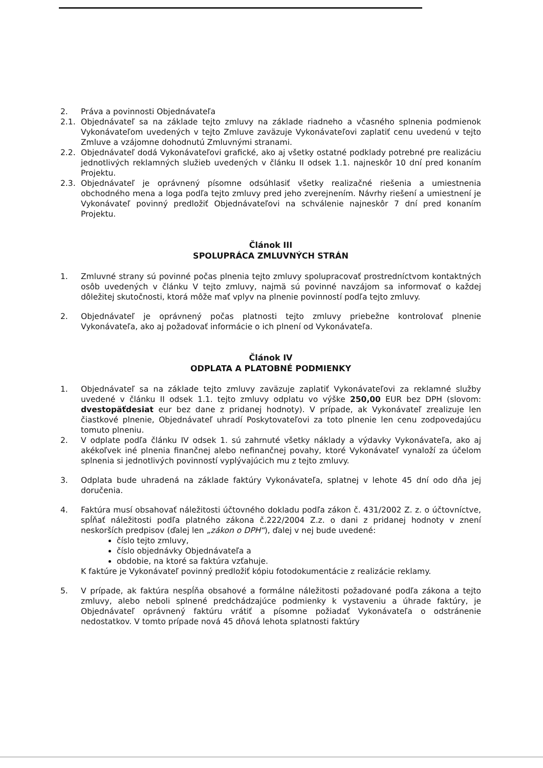2. Práva a povinnosti Objednávateľa
2.1. Objednávateľ sa na základe tejto zmluvy na základe riadneho a včasného splnenia podmienok Vykonávateľom uvedených v tejto Zmluve zaväzuje Vykonávateľovi zaplatiť cenu uvedenú v tejto Zmluve a vzájomne dohodnutú Zmluvnými stranami.
2.2. Objednávateľ dodá Vykonávateľovi grafické, ako aj všetky ostatné podklady potrebné pre realizáciu jednotlivých reklamných služieb uvedených v článku II odsek 1.1. najneskôr 10 dní pred konaním Projektu.
2.3. Objednávateľ je oprávnený písomne odsúhlasiť všetky realizačné riešenia a umiestnenia obchodného mena a loga podľa tejto zmluvy pred jeho zverejnením. Návrhy riešení a umiestnení je Vykonávateľ povinný predložiť Objednávateľovi na schválenie najneskôr 7 dní pred konaním Projektu.
Článok III
SPOLUPRÁCA ZMLUVNÝCH STRÁN
1. Zmluvné strany sú povinné počas plnenia tejto zmluvy spolupracovať prostredníctvom kontaktných osôb uvedených v článku V tejto zmluvy, najmä sú povinné navzájom sa informovať o každej dôležitej skutočnosti, ktorá môže mať vplyv na plnenie povinností podľa tejto zmluvy.
2. Objednávateľ je oprávnený počas platnosti tejto zmluvy priebežne kontrolovať plnenie Vykonávateľa, ako aj požadovať informácie o ich plnení od Vykonávateľa.
Článok IV
ODPLATA A PLATOBNÉ PODMIENKY
1. Objednávateľ sa na základe tejto zmluvy zaväzuje zaplatiť Vykonávateľovi za reklamné služby uvedené v článku II odsek 1.1. tejto zmluvy odplatu vo výške 250,00 EUR bez DPH (slovom: dvestopäťdesiat eur bez dane z pridanej hodnoty). V prípade, ak Vykonávateľ zrealizuje len čiastkové plnenie, Objednávateľ uhradí Poskytovateľovi za toto plnenie len cenu zodpovedajúcu tomuto plneniu.
2. V odplate podľa článku IV odsek 1. sú zahrnuté všetky náklady a výdavky Vykonávateľa, ako aj akékoľvek iné plnenia finančnej alebo nefinančnej povahy, ktoré Vykonávateľ vynaloží za účelom splnenia si jednotlivých povinností vyplývajúcich mu z tejto zmluvy.
3. Odplata bude uhradená na základe faktúry Vykonávateľa, splatnej v lehote 45 dní odo dňa jej doručenia.
4. Faktúra musí obsahovať náležitosti účtovného dokladu podľa zákon č. 431/2002 Z. z. o účtovníctve, spĺňať náležitosti podľa platného zákona č.222/2004 Z.z. o dani z pridanej hodnoty v znení neskorších predpisov (ďalej len „zákon o DPH“), ďalej v nej bude uvedené:
číslo tejto zmluvy,
číslo objednávky Objednávateľa a
obdobie, na ktoré sa faktúra vzťahuje.
K faktúre je Vykonávateľ povinný predložiť kópiu fotodokumentácie z realizácie reklamy.
5. V prípade, ak faktúra nespĺňa obsahové a formálne náležitosti požadované podľa zákona a tejto zmluvy, alebo neboli splnené predchádzajúce podmienky k vystaveniu a úhrade faktúry, je Objednávateľ oprávnený faktúru vrátiť a písomne požiadať Vykonávateľa o odstránenie nedostatkov. V tomto prípade nová 45 dňová lehota splatnosti faktúry